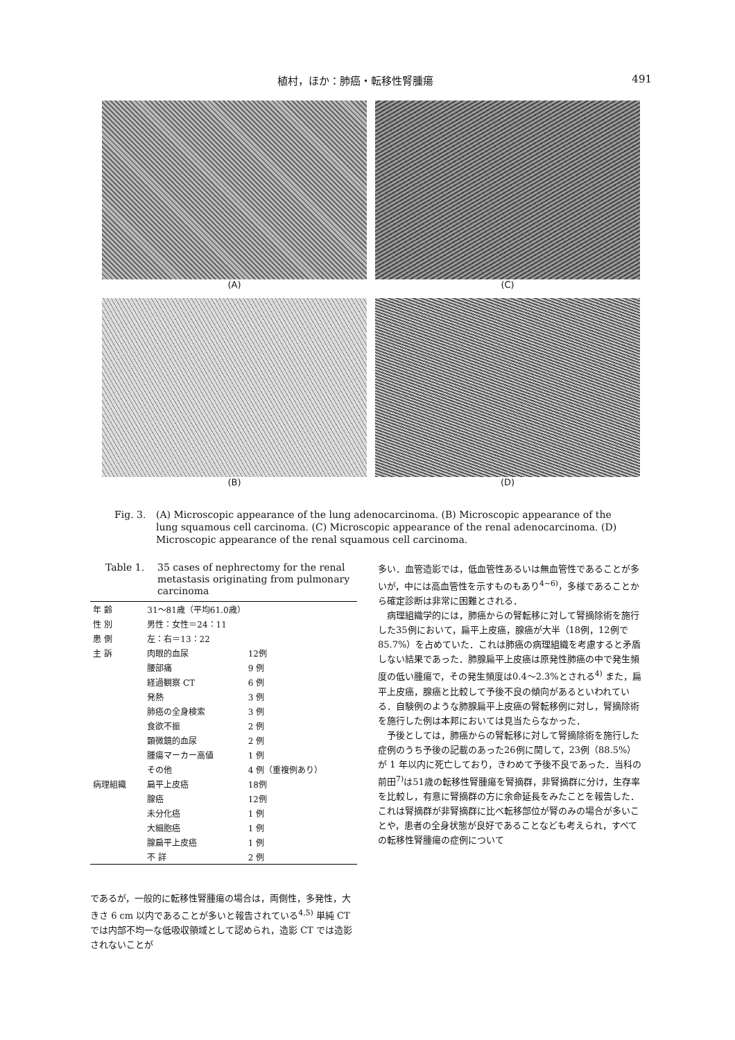植村，ほか：肺癌・転移性腎腫瘍 491
(A)
(C)
(B)
(D)
Fig. 3. (A) Microscopic appearance of the lung adenocarcinoma. (B) Microscopic appearance of the lung squamous cell carcinoma. (C) Microscopic appearance of the renal adenocarcinoma. (D) Microscopic appearance of the renal squamous cell carcinoma.
Table 1. 35 cases of nephrectomy for the renal metastasis originating from pulmonary carcinoma
| 年 齢 | 31～81歳（平均61.0歳） | |
| 性 別 | 男性：女性＝24：11 | |
| 患 側 | 左：右＝13：22 | |
| 主 訴 | 肉眼的血尿 | 12例 |
| | 腰部痛 | 9 例 |
| | 経過観察 CT | 6 例 |
| | 発熱 | 3 例 |
| | 肺癌の全身検索 | 3 例 |
| | 食欲不振 | 2 例 |
| | 顕微鏡的血尿 | 2 例 |
| | 腫瘍マーカー高値 | 1 例 |
| | その他 | 4 例（重複例あり） |
| 病理組織 | 扁平上皮癌 | 18例 |
| | 腺癌 | 12例 |
| | 未分化癌 | 1 例 |
| | 大細胞癌 | 1 例 |
| | 腺扁平上皮癌 | 1 例 |
| | 不 詳 | 2 例 |
であるが，一般的に転移性腎腫瘍の場合は，両側性，多発性，大きさ 6 cm 以内であることが多いと報告されている<sup>4,5)</sup> 単純 CT では内部不均一な低吸収領域として認められ，造影 CT では造影されないことが
多い．血管造影では，低血管性あるいは無血管性であることが多いが，中には高血管性を示すものもあり<sup>4~6)</sup>，多様であることから確定診断は非常に困難とされる．
病理組織学的には，肺癌からの腎転移に対して腎摘除術を施行した35例において，扁平上皮癌，腺癌が大半（18例，12例で85.7%）を占めていた．これは肺癌の病理組織を考慮すると矛盾しない結果であった．肺腺扁平上皮癌は原発性肺癌の中で発生頻度の低い腫瘍で，その発生頻度は0.4～2.3%とされる<sup>4)</sup> また，扁平上皮癌，腺癌と比較して予後不良の傾向があるといわれている．自験例のような肺腺扁平上皮癌の腎転移例に対し，腎摘除術を施行した例は本邦においては見当たらなかった．
予後としては，肺癌からの腎転移に対して腎摘除術を施行した症例のうち予後の記載のあった26例に関して，23例（88.5%）が 1 年以内に死亡しており，きわめて予後不良であった．当科の前田<sup>7)</sup>は51歳の転移性腎腫瘍を腎摘群，非腎摘群に分け，生存率を比較し，有意に腎摘群の方に余命延長をみたことを報告した．これは腎摘群が非腎摘群に比べ転移部位が腎のみの場合が多いことや，患者の全身状態が良好であることなども考えられ，すべての転移性腎腫瘍の症例について